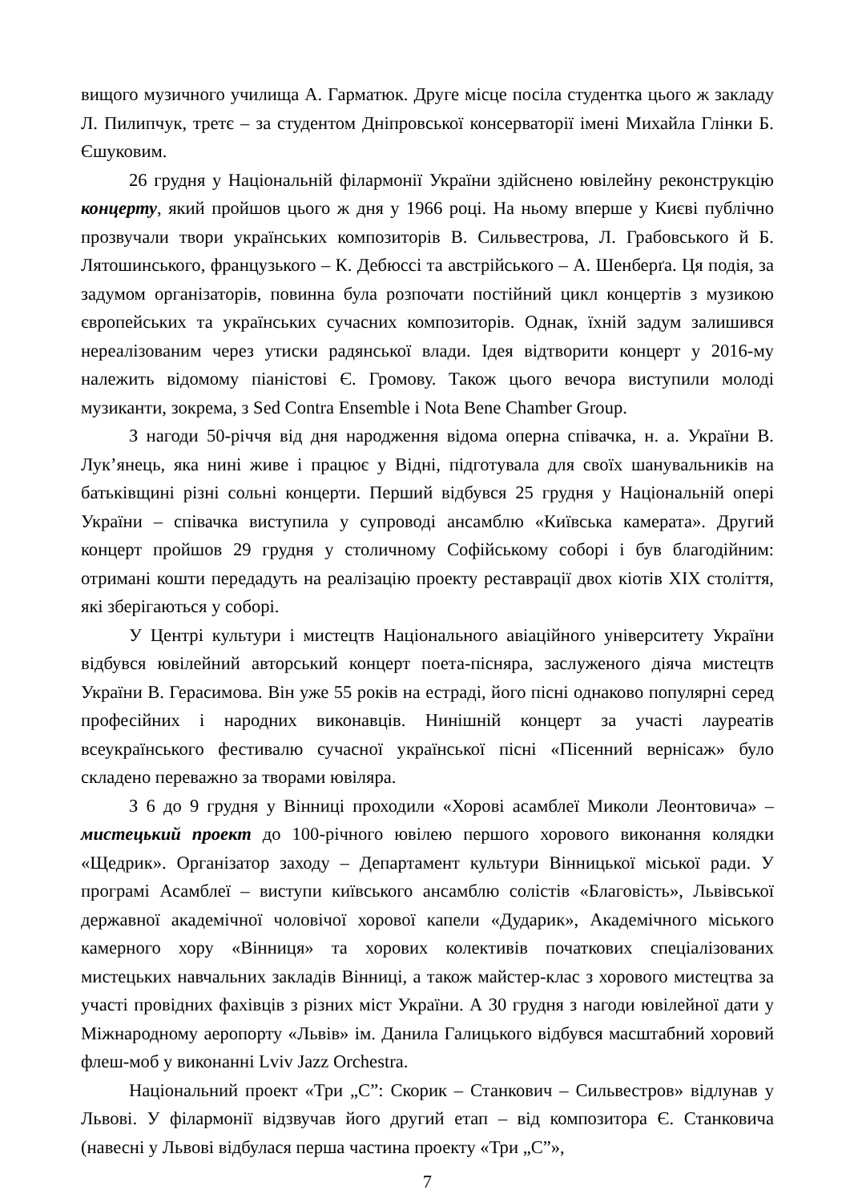вищого музичного училища А. Гарматюк. Друге місце посіла студентка цього ж закладу Л. Пилипчук, третє – за студентом Дніпровської консерваторії імені Михайла Глінки Б. Єшуковим.
26 грудня у Національній філармонії України здійснено ювілейну реконструкцію концерту, який пройшов цього ж дня у 1966 році. На ньому вперше у Києві публічно прозвучали твори українських композиторів В. Сильвестрова, Л. Грабовського й Б. Лятошинського, французького – К. Дебюссі та австрійського – А. Шенберґа. Ця подія, за задумом організаторів, повинна була розпочати постійний цикл концертів з музикою європейських та українських сучасних композиторів. Однак, їхній задум залишився нереалізованим через утиски радянської влади. Ідея відтворити концерт у 2016-му належить відомому піаністові Є. Громову. Також цього вечора виступили молоді музиканти, зокрема, з Sed Contra Ensemble і Nota Bene Chamber Group.
З нагоди 50-річчя від дня народження відома оперна співачка, н. а. України В. Лук’янець, яка нині живе і працює у Відні, підготувала для своїх шанувальників на батьківщині різні сольні концерти. Перший відбувся 25 грудня у Національній опері України – співачка виступила у супроводі ансамблю «Київська камерата». Другий концерт пройшов 29 грудня у столичному Софійському соборі і був благодійним: отримані кошти передадуть на реалізацію проекту реставрації двох кіотів XIX століття, які зберігаються у соборі.
У Центрі культури і мистецтв Національного авіаційного університету України відбувся ювілейний авторський концерт поета-пісняра, заслуженого діяча мистецтв України В. Герасимова. Він уже 55 років на естраді, його пісні однаково популярні серед професійних і народних виконавців. Нинішній концерт за участі лауреатів всеукраїнського фестивалю сучасної української пісні «Пісенний вернісаж» було складено переважно за творами ювіляра.
З 6 до 9 грудня у Вінниці проходили «Хорові асамблеї Миколи Леонтовича» – мистецький проект до 100-річного ювілею першого хорового виконання колядки «Щедрик». Організатор заходу – Департамент культури Вінницької міської ради. У програмі Асамблеї – виступи київського ансамблю солістів «Благовість», Львівської державної академічної чоловічої хорової капели «Дударик», Академічного міського камерного хору «Вінниця» та хорових колективів початкових спеціалізованих мистецьких навчальних закладів Вінниці, а також майстер-клас з хорового мистецтва за участі провідних фахівців з різних міст України. А 30 грудня з нагоди ювілейної дати у Міжнародному аеропорту «Львів» ім. Данила Галицького відбувся масштабний хоровий флеш-моб у виконанні Lviv Jazz Orchestra.
Національний проект «Три „С”: Скорик – Станкович – Сильвестров» відлунав у Львові. У філармонії відзвучав його другий етап – від композитора Є. Станковича (навесні у Львові відбулася перша частина проекту «Три „С”»,
7